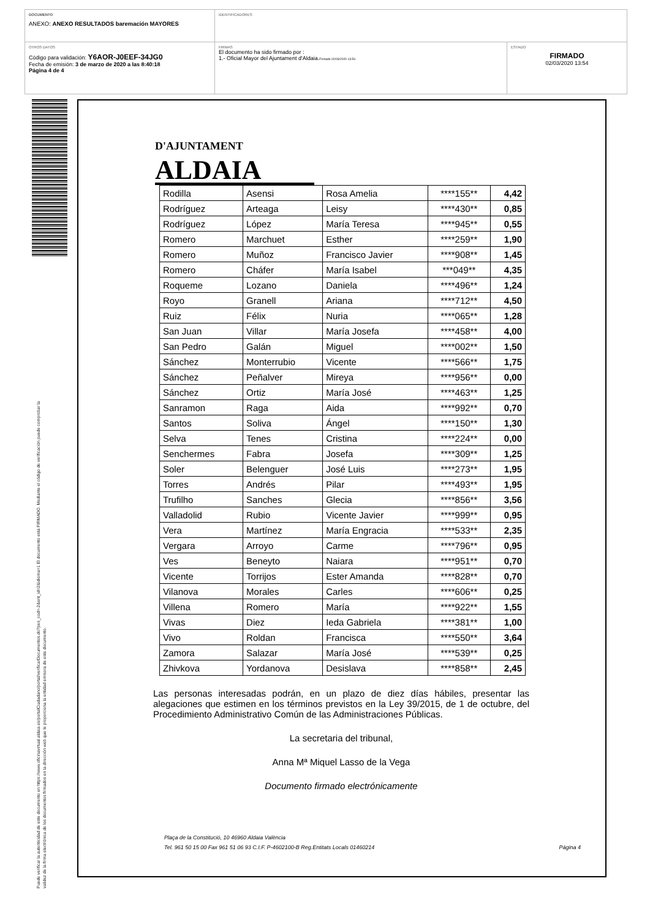DOCUMENTO
ANEXO: ANEXO RESULTADOS baremación MAYORES
IDENTIFICADORES
OTROS DATOS
Código para validación: Y6AOR-J0EEF-34JG0
Fecha de emisión: 3 de marzo de 2020 a las 8:40:18
Página 4 de 4
FIRMAS
El documento ha sido firmado por :
1.- Oficial Mayor del Ajuntament d'Aldaia.Firmado 02/03/2020 13:54
ESTADO
FIRMADO
02/03/2020 13:54
Puede verificar la autenticidad de este documento en https://www.oficinavirtual.aldaia.es/portalCiudadano/portal/verificarDocumentos.do?pes_cod=-2&ent_id=2&idioma=1 El documento está FIRMADO. Mediante el código de verificación puede comprobar la
validez de la firma electrónica de los documentos firmados en la dirección web que le proporciona la entidad emisora de este documento.
D'AJUNTAMENT
ALDAIA
| Rodilla | Asensi | Rosa Amelia | ****155** | 4,42 |
| Rodríguez | Arteaga | Leisy | ****430** | 0,85 |
| Rodríguez | López | María Teresa | ****945** | 0,55 |
| Romero | Marchuet | Esther | ****259** | 1,90 |
| Romero | Muñoz | Francisco Javier | ****908** | 1,45 |
| Romero | Cháfer | María Isabel | ***049** | 4,35 |
| Roqueme | Lozano | Daniela | ****496** | 1,24 |
| Royo | Granell | Ariana | ****712** | 4,50 |
| Ruiz | Félix | Nuria | ****065** | 1,28 |
| San Juan | Villar | María Josefa | ****458** | 4,00 |
| San Pedro | Galán | Miguel | ****002** | 1,50 |
| Sánchez | Monterrubio | Vicente | ****566** | 1,75 |
| Sánchez | Peñalver | Mireya | ****956** | 0,00 |
| Sánchez | Ortiz | María José | ****463** | 1,25 |
| Sanramon | Raga | Aida | ****992** | 0,70 |
| Santos | Soliva | Ángel | ****150** | 1,30 |
| Selva | Tenes | Cristina | ****224** | 0,00 |
| Senchermes | Fabra | Josefa | ****309** | 1,25 |
| Soler | Belenguer | José Luis | ****273** | 1,95 |
| Torres | Andrés | Pilar | ****493** | 1,95 |
| Trufilho | Sanches | Glecia | ****856** | 3,56 |
| Valladolid | Rubio | Vicente Javier | ****999** | 0,95 |
| Vera | Martínez | María Engracia | ****533** | 2,35 |
| Vergara | Arroyo | Carme | ****796** | 0,95 |
| Ves | Beneyto | Naiara | ****951** | 0,70 |
| Vicente | Torrijos | Ester Amanda | ****828** | 0,70 |
| Vilanova | Morales | Carles | ****606** | 0,25 |
| Villena | Romero | María | ****922** | 1,55 |
| Vivas | Diez | Ieda Gabriela | ****381** | 1,00 |
| Vivo | Roldan | Francisca | ****550** | 3,64 |
| Zamora | Salazar | María José | ****539** | 0,25 |
| Zhivkova | Yordanova | Desislava | ****858** | 2,45 |
Las personas interesadas podrán, en un plazo de diez días hábiles, presentar las alegaciones que estimen en los términos previstos en la Ley 39/2015, de 1 de octubre, del Procedimiento Administrativo Común de las Administraciones Públicas.
La secretaria del tribunal,
Anna Mª Miquel Lasso de la Vega
Documento firmado electrónicamente
Plaça de la Constitució, 10 46960 Aldaia València
Tel. 961 50 15 00 Fax 961 51 06 93 C.I.F. P-4602100-B Reg.Entitats Locals 01460214 Página 4